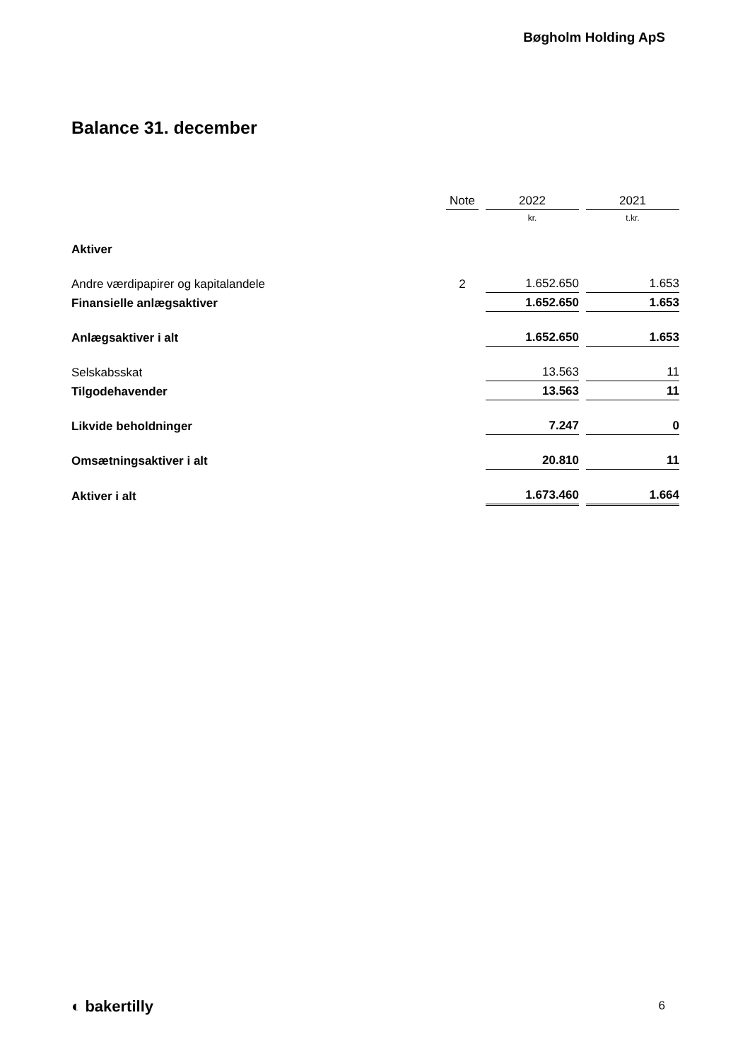Bøgholm Holding ApS
Balance 31. december
| | Note | 2022 | 2021 |
| | | kr. | t.kr. |
| Aktiver | | | |
| Andre værdipapirer og kapitalandele | 2 | 1.652.650 | 1.653 |
| Finansielle anlægsaktiver | | 1.652.650 | 1.653 |
| Anlægsaktiver i alt | | 1.652.650 | 1.653 |
| Selskabsskat | | 13.563 | 11 |
| Tilgodehavender | | 13.563 | 11 |
| Likvide beholdninger | | 7.247 | 0 |
| Omsætningsaktiver i alt | | 20.810 | 11 |
| Aktiver i alt | | 1.673.460 | 1.664 |
◐ bakertilly 6